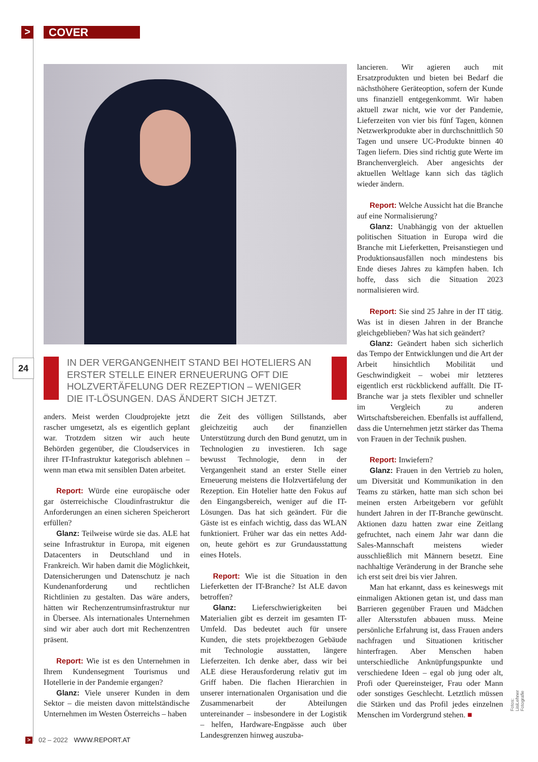>
COVER
24
IN DER VERGANGENHEIT STAND BEI HOTELIERS AN ERSTER STELLE EINER ERNEUERUNG OFT DIE HOLZVERTÄFELUNG DER REZEPTION – WENIGER DIE IT-LÖSUNGEN. DAS ÄNDERT SICH JETZT.
anders. Meist werden Cloudprojekte jetzt rascher umgesetzt, als es eigentlich geplant war. Trotzdem sitzen wir auch heute Behörden gegenüber, die Cloudservices in ihrer IT-Infrastruktur kategorisch ablehnen – wenn man etwa mit sensiblen Daten arbeitet.
Report: Würde eine europäische oder gar österreichische Cloudinfrastruktur die Anforderungen an einen sicheren Speicherort erfüllen?
Glanz: Teilweise würde sie das. ALE hat seine Infrastruktur in Europa, mit eigenen Datacenters in Deutschland und in Frankreich. Wir haben damit die Möglichkeit, Datensicherungen und Datenschutz je nach Kundenanforderung und rechtlichen Richtlinien zu gestalten. Das wäre anders, hätten wir Rechenzentrumsinfrastruktur nur in Übersee. Als internationales Unternehmen sind wir aber auch dort mit Rechenzentren präsent.
Report: Wie ist es den Unternehmen in Ihrem Kundensegment Tourismus und Hotellerie in der Pandemie ergangen?
Glanz: Viele unserer Kunden in dem Sektor – die meisten davon mittelständische Unternehmen im Westen Österreichs – haben
die Zeit des völligen Stillstands, aber gleichzeitig auch der finanziellen Unterstützung durch den Bund genutzt, um in Technologien zu investieren. Ich sage bewusst Technologie, denn in der Vergangenheit stand an erster Stelle einer Erneuerung meistens die Holzvertäfelung der Rezeption. Ein Hotelier hatte den Fokus auf den Eingangsbereich, weniger auf die IT-Lösungen. Das hat sich geändert. Für die Gäste ist es einfach wichtig, dass das WLAN funktioniert. Früher war das ein nettes Add-on, heute gehört es zur Grundausstattung eines Hotels.
Report: Wie ist die Situation in den Lieferketten der IT-Branche? Ist ALE davon betroffen?
Glanz: Lieferschwierigkeiten bei Materialien gibt es derzeit im gesamten IT-Umfeld. Das bedeutet auch für unsere Kunden, die stets projektbezogen Gebäude mit Technologie ausstatten, längere Lieferzeiten. Ich denke aber, dass wir bei ALE diese Herausforderung relativ gut im Griff haben. Die flachen Hierarchien in unserer internationalen Organisation und die Zusammenarbeit der Abteilungen untereinander – insbesondere in der Logistik – helfen, Hardware-Engpässe auch über Landesgrenzen hinweg auszuba-
lancieren. Wir agieren auch mit Ersatzprodukten und bieten bei Bedarf die nächsthöhere Geräteoption, sofern der Kunde uns finanziell entgegenkommt. Wir haben aktuell zwar nicht, wie vor der Pandemie, Lieferzeiten von vier bis fünf Tagen, können Netzwerkprodukte aber in durchschnittlich 50 Tagen und unsere UC-Produkte binnen 40 Tagen liefern. Dies sind richtig gute Werte im Branchenvergleich. Aber angesichts der aktuellen Weltlage kann sich das täglich wieder ändern.
Report: Welche Aussicht hat die Branche auf eine Normalisierung?
Glanz: Unabhängig von der aktuellen politischen Situation in Europa wird die Branche mit Lieferketten, Preisanstiegen und Produktionsausfällen noch mindestens bis Ende dieses Jahres zu kämpfen haben. Ich hoffe, dass sich die Situation 2023 normalisieren wird.
Report: Sie sind 25 Jahre in der IT tätig. Was ist in diesen Jahren in der Branche gleichgeblieben? Was hat sich geändert?
Glanz: Geändert haben sich sicherlich das Tempo der Entwicklungen und die Art der Arbeit hinsichtlich Mobilität und Geschwindigkeit – wobei mir letzteres eigentlich erst rückblickend auffällt. Die IT-Branche war ja stets flexibler und schneller im Vergleich zu anderen Wirtschaftsbereichen. Ebenfalls ist auffallend, dass die Unternehmen jetzt stärker das Thema von Frauen in der Technik pushen.
Report: Inwiefern?
Glanz: Frauen in den Vertrieb zu holen, um Diversität und Kommunikation in den Teams zu stärken, hatte man sich schon bei meinen ersten Arbeitgebern vor gefühlt hundert Jahren in der IT-Branche gewünscht. Aktionen dazu hatten zwar eine Zeitlang gefruchtet, nach einem Jahr war dann die Sales-Mannschaft meistens wieder ausschließlich mit Männern besetzt. Eine nachhaltige Veränderung in der Branche sehe ich erst seit drei bis vier Jahren.
Man hat erkannt, dass es keineswegs mit einmaligen Aktionen getan ist, und dass man Barrieren gegenüber Frauen und Mädchen aller Altersstufen abbauen muss. Meine persönliche Erfahrung ist, dass Frauen anders nachfragen und Situationen kritischer hinterfragen. Aber Menschen haben unterschiedliche Anknüpfungspunkte und verschiedene Ideen – egal ob jung oder alt, Profi oder Quereinsteiger, Frau oder Mann oder sonstiges Geschlecht. Letztlich müssen die Stärken und das Profil jedes einzelnen Menschen im Vordergrund stehen. ■
Fotos: LisiLehner Fotografie
> 02 – 2022 WWW.REPORT.AT